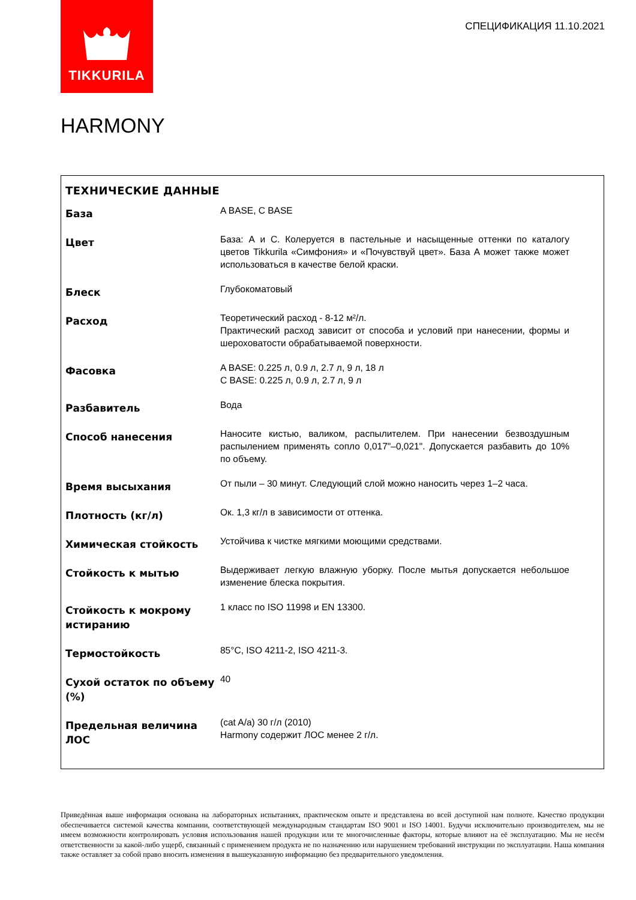TIKKURILA
СПЕЦИФИКАЦИЯ 11.10.2021
HARMONY
ТЕХНИЧЕСКИЕ ДАННЫЕ
| База | A BASE, C BASE |
| Цвет | База: А и С. Колеруется в пастельные и насыщенные оттенки по каталогу цветов Tikkurila «Симфония» и «Почувствуй цвет». База А может также может использоваться в качестве белой краски. |
| Блеск | Глубокоматовый |
| Расход | Теоретический расход - 8-12 м²/л. Практический расход зависит от способа и условий при нанесении, формы и шероховатости обрабатываемой поверхности. |
| Фасовка | A BASE: 0.225 л, 0.9 л, 2.7 л, 9 л, 18 л C BASE: 0.225 л, 0.9 л, 2.7 л, 9 л |
| Разбавитель | Вода |
| Способ нанесения | Наносите кистью, валиком, распылителем. При нанесении безвоздушным распылением применять сопло 0,017"–0,021". Допускается разбавить до 10% по объему. |
| Время высыхания | От пыли – 30 минут. Следующий слой можно наносить через 1–2 часа. |
| Плотность (кг/л) | Ок. 1,3 кг/л в зависимости от оттенка. |
| Химическая стойкость | Устойчива к чистке мягкими моющими средствами. |
| Стойкость к мытью | Выдерживает легкую влажную уборку. После мытья допускается небольшое изменение блеска покрытия. |
| Стойкость к мокрому истиранию | 1 класс по ISO 11998 и EN 13300. |
| Термостойкость | 85°C, ISO 4211-2, ISO 4211-3. |
| Сухой остаток по объему (%) | 40 |
| Предельная величина ЛОС | (cat A/a) 30 г/л (2010) Harmony содержит ЛОС менее 2 г/л. |
Приведённая выше информация основана на лабораторных испытаниях, практическом опыте и представлена во всей доступной нам полноте. Качество продукции обеспечивается системой качества компании, соответствующей международным стандартам ISO 9001 и ISO 14001. Будучи исключительно производителем, мы не имеем возможности контролировать условия использования нашей продукции или те многочисленные факторы, которые влияют на её эксплуатацию. Мы не несём ответственности за какой-либо ущерб, связанный с применением продукта не по назначению или нарушением требований инструкции по эксплуатации. Наша компания также оставляет за собой право вносить изменения в вышеуказанную информацию без предварительного уведомления.